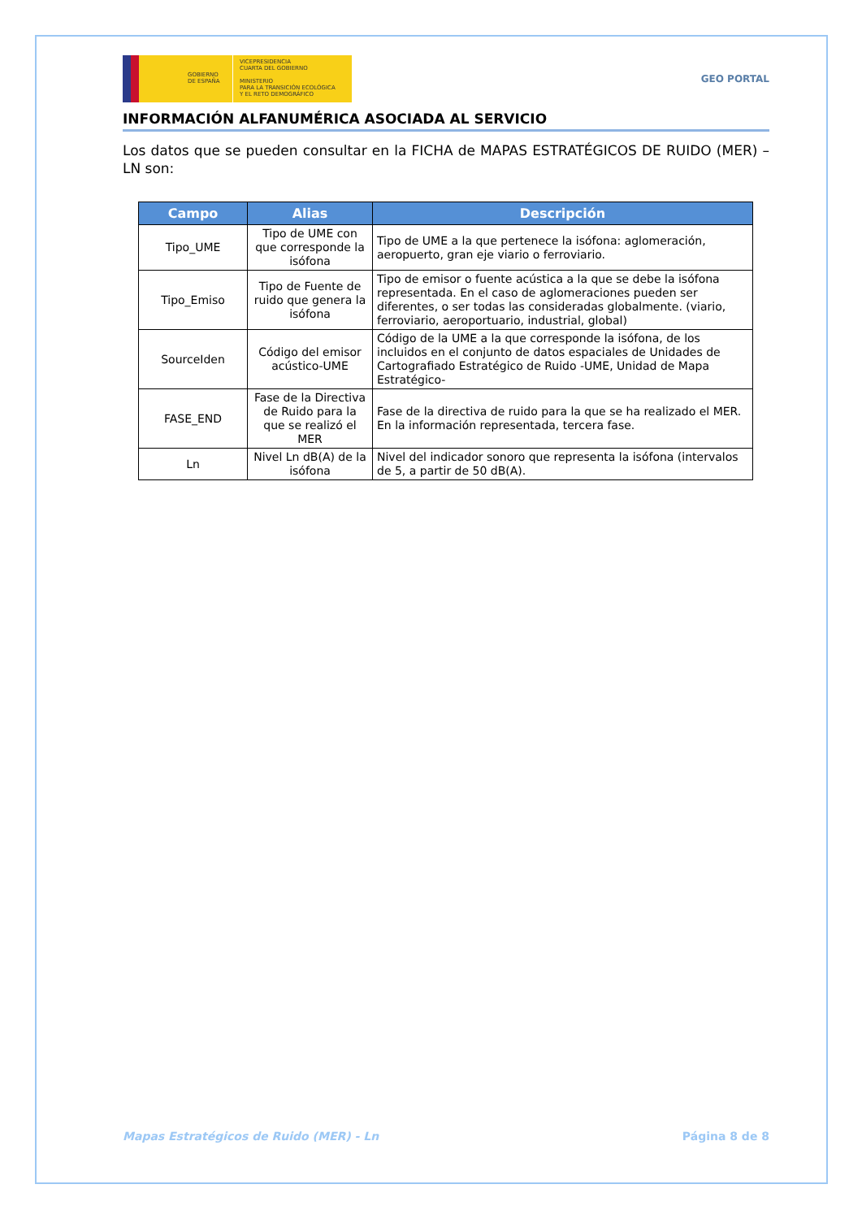GOBIERNO
DE ESPAÑA
VICEPRESIDENCIA
CUARTA DEL GOBIERNO
MINISTERIO
PARA LA TRANSICIÓN ECOLÓGICA
Y EL RETO DEMOGRÁFICO
GEO PORTAL
INFORMACIÓN ALFANUMÉRICA ASOCIADA AL SERVICIO
Los datos que se pueden consultar en la FICHA de MAPAS ESTRATÉGICOS DE RUIDO (MER) – LN son:
| Campo | Alias | Descripción |
| --- | --- | --- |
| Tipo_UME | Tipo de UME con que corresponde la isófona | Tipo de UME a la que pertenece la isófona: aglomeración, aeropuerto, gran eje viario o ferroviario. |
| Tipo_Emiso | Tipo de Fuente de ruido que genera la isófona | Tipo de emisor o fuente acústica a la que se debe la isófona representada. En el caso de aglomeraciones pueden ser diferentes, o ser todas las consideradas globalmente. (viario, ferroviario, aeroportuario, industrial, global) |
| SourceIden | Código del emisor acústico-UME | Código de la UME a la que corresponde la isófona, de los incluidos en el conjunto de datos espaciales de Unidades de Cartografiado Estratégico de Ruido -UME, Unidad de Mapa Estratégico- |
| FASE_END | Fase de la Directiva de Ruido para la que se realizó el MER | Fase de la directiva de ruido para la que se ha realizado el MER. En la información representada, tercera fase. |
| Ln | Nivel Ln dB(A) de la isófona | Nivel del indicador sonoro que representa la isófona (intervalos de 5, a partir de 50 dB(A). |
Mapas Estratégicos de Ruido (MER) - Ln Página 8 de 8